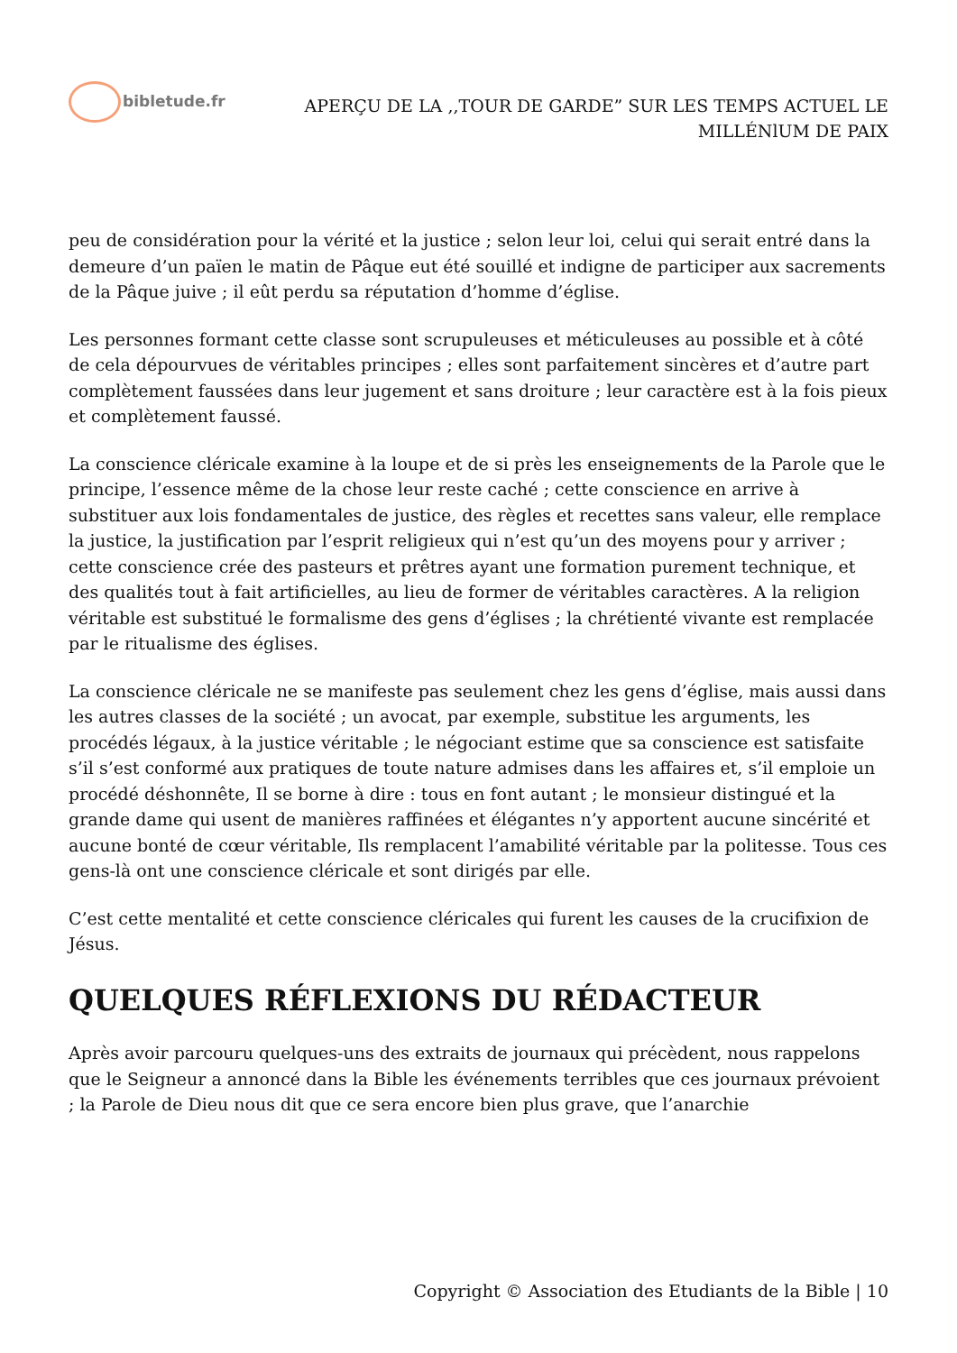bibletude.fr
APERÇU DE LA ,,TOUR DE GARDE” SUR LES TEMPS ACTUEL LE
MILLÉNlUM DE PAIX
peu de considération pour la vérité et la justice ; selon leur loi, celui qui serait entré dans la demeure d’un païen le matin de Pâque eut été souillé et indigne de participer aux sacrements de la Pâque juive ; il eût perdu sa réputation d’homme d’église.
Les personnes formant cette classe sont scrupuleuses et méticuleuses au possible et à côté de cela dépourvues de véritables principes ; elles sont parfaitement sincères et d’autre part complètement faussées dans leur jugement et sans droiture ; leur caractère est à la fois pieux et complètement faussé.
La conscience cléricale examine à la loupe et de si près les enseignements de la Parole que le principe, l’essence même de la chose leur reste caché ; cette conscience en arrive à substituer aux lois fondamentales de justice, des règles et recettes sans valeur, elle remplace la justice, la justification par l’esprit religieux qui n’est qu’un des moyens pour y arriver ; cette conscience crée des pasteurs et prêtres ayant une formation purement technique, et des qualités tout à fait artificielles, au lieu de former de véritables caractères. A la religion véritable est substitué le formalisme des gens d’églises ; la chrétienté vivante est remplacée par le ritualisme des églises.
La conscience cléricale ne se manifeste pas seulement chez les gens d’église, mais aussi dans les autres classes de la société ; un avocat, par exemple, substitue les arguments, les procédés légaux, à la justice véritable ; le négociant estime que sa conscience est satisfaite s’il s’est conformé aux pratiques de toute nature admises dans les affaires et, s’il emploie un procédé déshonnête, Il se borne à dire : tous en font autant ; le monsieur distingué et la grande dame qui usent de manières raffinées et élégantes n’y apportent aucune sincérité et aucune bonté de cœur véritable, Ils remplacent l’amabilité véritable par la politesse. Tous ces gens-là ont une conscience cléricale et sont dirigés par elle.
C’est cette mentalité et cette conscience cléricales qui furent les causes de la crucifixion de Jésus.
QUELQUES RÉFLEXIONS DU RÉDACTEUR
Après avoir parcouru quelques-uns des extraits de journaux qui précèdent, nous rappelons que le Seigneur a annoncé dans la Bible les événements terribles que ces journaux prévoient ; la Parole de Dieu nous dit que ce sera encore bien plus grave, que l’anarchie
Copyright © Association des Etudiants de la Bible | 10